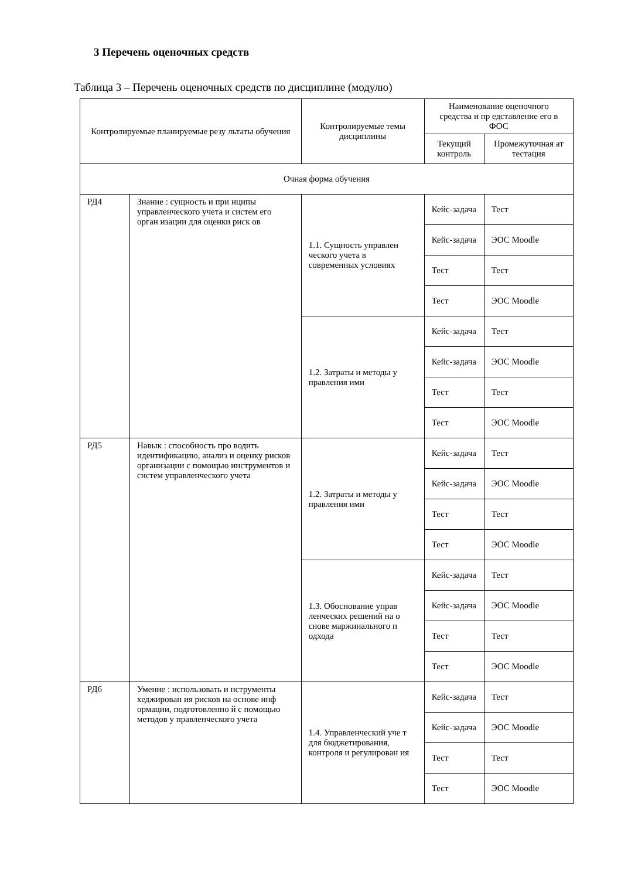3 Перечень оценочных средств
Таблица 3 – Перечень оценочных средств по дисциплине (модулю)
| Контролируемые планируемые резу льтаты обучения | | Контролируемые темы дисциплины | Наименование оценочного средства и пр едставление его в ФОС | |
| --- | --- | --- | --- | --- |
| | | | Текущий контроль | Промежуточная ат тестация |
| Очная форма обучения | | | | |
| РД4 | Знание : сущность и при нципы управленческого учета и систем его орган изации для оценки риск ов | 1.1. Сущность управлен ческого учета в современных условиях | Кейс-задача | Тест |
| | | | Кейс-задача | ЭОС Moodle |
| | | | Тест | Тест |
| | | | Тест | ЭОС Moodle |
| | | 1.2. Затраты и методы у правления ими | Кейс-задача | Тест |
| | | | Кейс-задача | ЭОС Moodle |
| | | | Тест | Тест |
| | | | Тест | ЭОС Moodle |
| РД5 | Навык : способность про водить идентификацию, анализ и оценку рисков организации с помощью инструментов и систем управленческого учета | 1.2. Затраты и методы у правления ими | Кейс-задача | Тест |
| | | | Кейс-задача | ЭОС Moodle |
| | | | Тест | Тест |
| | | | Тест | ЭОС Moodle |
| | | 1.3. Обоснование управ ленческих решений на о снове маржинального п одхода | Кейс-задача | Тест |
| | | | Кейс-задача | ЭОС Moodle |
| | | | Тест | Тест |
| | | | Тест | ЭОС Moodle |
| РД6 | Умение : использовать и нструменты хеджирован ия рисков на основе инф ормации, подготовленно й с помощью методов у правленческого учета | 1.4. Управленческий уче т для бюджетирования, контроля и регулирован ия | Кейс-задача | Тест |
| | | | Кейс-задача | ЭОС Moodle |
| | | | Тест | Тест |
| | | | Тест | ЭОС Moodle |